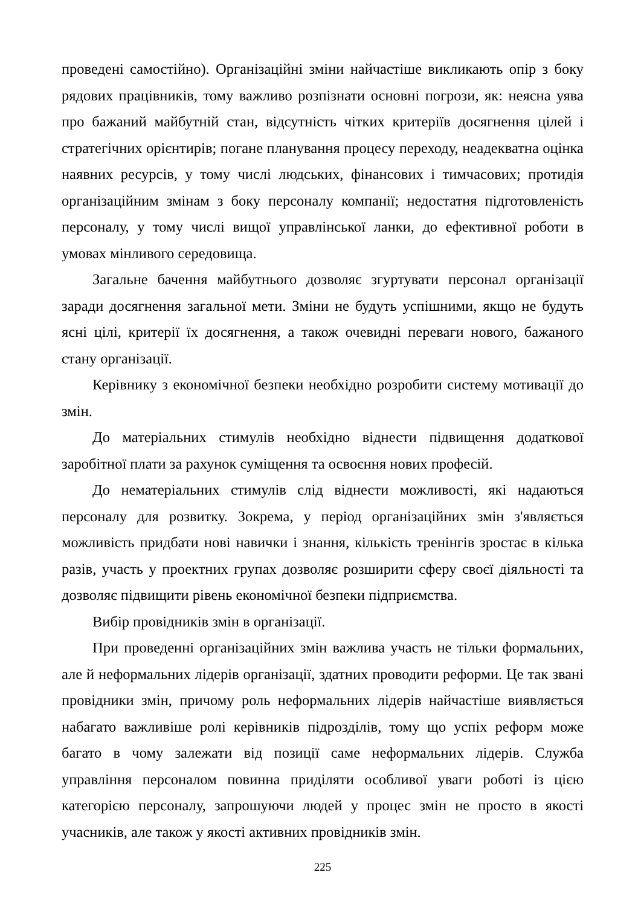проведені самостійно). Організаційні зміни найчастіше викликають опір з боку рядових працівників, тому важливо розпізнати основні погрози, як: неясна уява про бажаний майбутній стан, відсутність чітких критеріїв досягнення цілей і стратегічних орієнтирів; погане планування процесу переходу, неадекватна оцінка наявних ресурсів, у тому числі людських, фінансових і тимчасових; протидія організаційним змінам з боку персоналу компанії; недостатня підготовленість персоналу, у тому числі вищої управлінської ланки, до ефективної роботи в умовах мінливого середовища.
Загальне бачення майбутнього дозволяє згуртувати персонал організації заради досягнення загальної мети. Зміни не будуть успішними, якщо не будуть ясні цілі, критерії їх досягнення, а також очевидні переваги нового, бажаного стану організації.
Керівнику з економічної безпеки необхідно розробити систему мотивації до змін.
До матеріальних стимулів необхідно віднести підвищення додаткової заробітної плати за рахунок суміщення та освоєння нових професій.
До нематеріальних стимулів слід віднести можливості, які надаються персоналу для розвитку. Зокрема, у період організаційних змін з'являється можливість придбати нові навички і знання, кількість тренінгів зростає в кілька разів, участь у проектних групах дозволяє розширити сферу своєї діяльності та дозволяє підвищити рівень економічної безпеки підприємства.
Вибір провідників змін в організації.
При проведенні організаційних змін важлива участь не тільки формальних, але й неформальних лідерів організації, здатних проводити реформи. Це так звані провідники змін, причому роль неформальних лідерів найчастіше виявляється набагато важливіше ролі керівників підрозділів, тому що успіх реформ може багато в чому залежати від позиції саме неформальних лідерів. Служба управління персоналом повинна приділяти особливої уваги роботі із цією категорією персоналу, запрошуючи людей у процес змін не просто в якості учасників, але також у якості активних провідників змін.
225